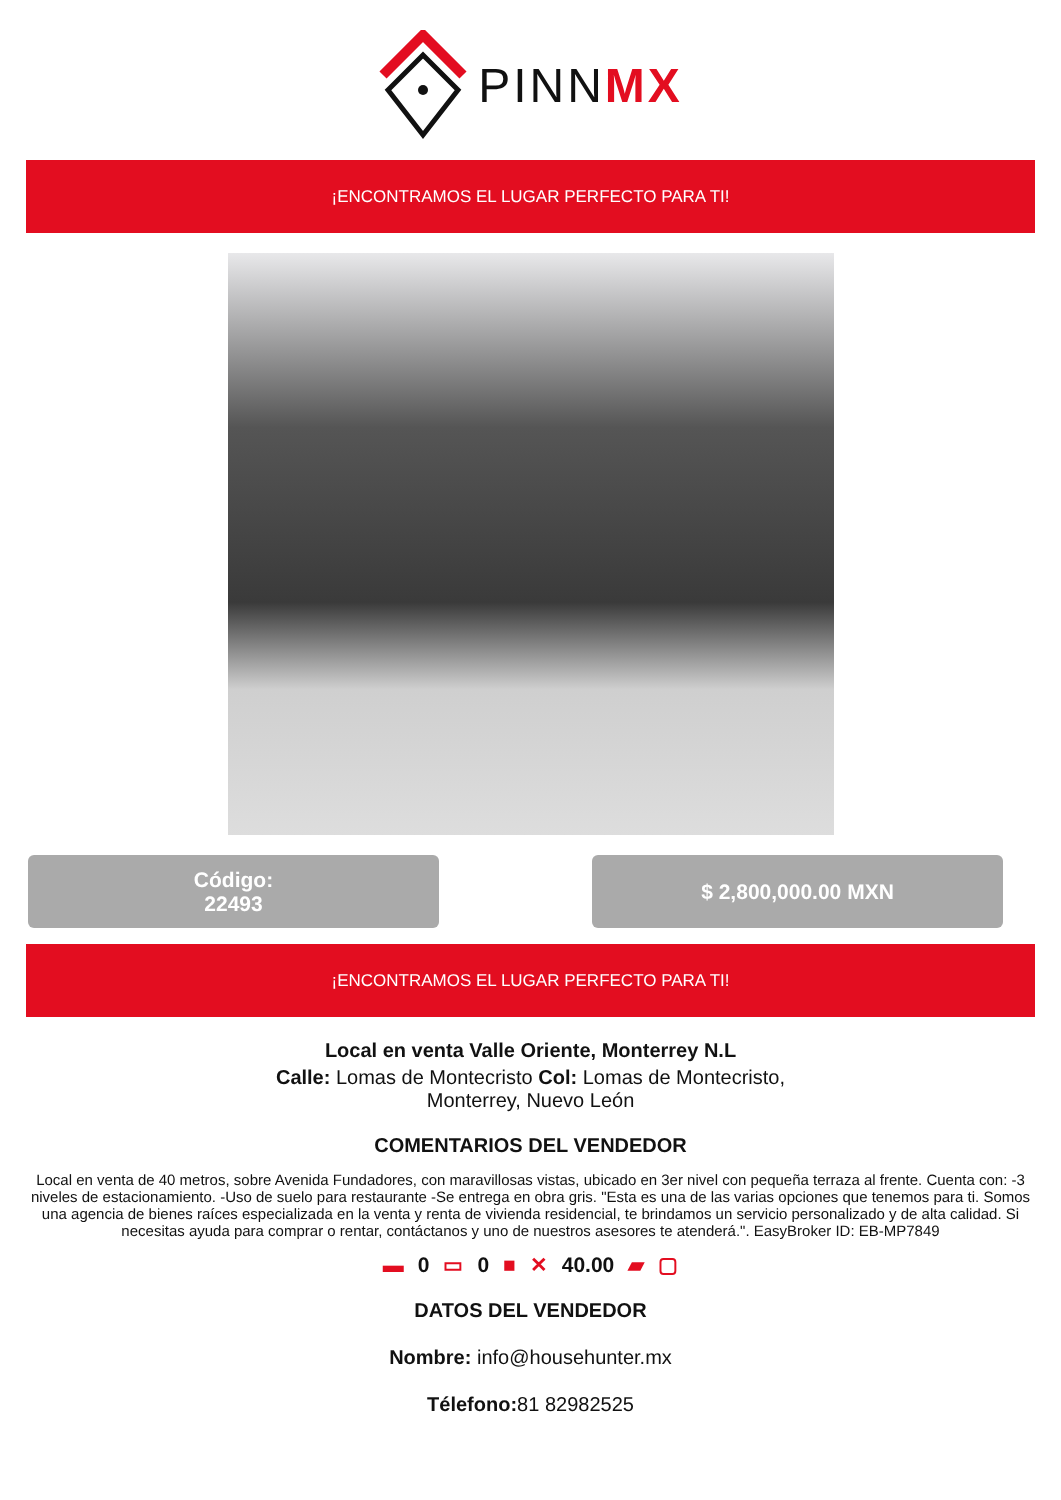PINNMX
¡ENCONTRAMOS EL LUGAR PERFECTO PARA TI!
Código:
22493
$ 2,800,000.00 MXN
¡ENCONTRAMOS EL LUGAR PERFECTO PARA TI!
Local en venta Valle Oriente, Monterrey N.L
Calle: Lomas de Montecristo Col: Lomas de Montecristo,
Monterrey, Nuevo León
COMENTARIOS DEL VENDEDOR
Local en venta de 40 metros, sobre Avenida Fundadores, con maravillosas vistas, ubicado en 3er nivel con pequeña terraza al frente. Cuenta con: -3 niveles de estacionamiento. -Uso de suelo para restaurante -Se entrega en obra gris. "Esta es una de las varias opciones que tenemos para ti. Somos una agencia de bienes raíces especializada en la venta y renta de vivienda residencial, te brindamos un servicio personalizado y de alta calidad. Si necesitas ayuda para comprar o rentar, contáctanos y uno de nuestros asesores te atenderá.". EasyBroker ID: EB-MP7849
▬ 0 ▭ 0 ■ ✕ 40.00 ▰ ▢
DATOS DEL VENDEDOR
Nombre: info@househunter.mx
Télefono: 81 82982525